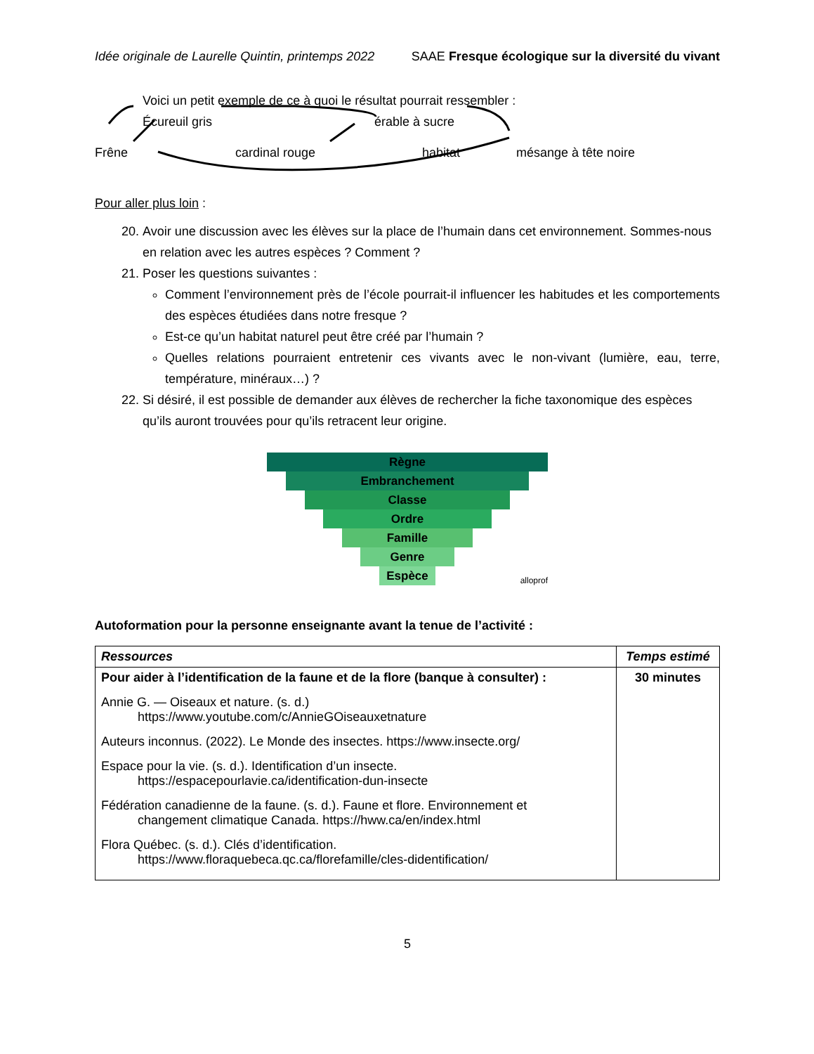Idée originale de Laurelle Quintin, printemps 2022 SAAE Fresque écologique sur la diversité du vivant
Voici un petit exemple de ce à quoi le résultat pourrait ressembler :
Écureuil gris érable à sucre
Frêne cardinal rouge habitat mésange à tête noire
Pour aller plus loin :
20. Avoir une discussion avec les élèves sur la place de l’humain dans cet environnement. Sommes-nous en relation avec les autres espèces ? Comment ?
21. Poser les questions suivantes :
Comment l’environnement près de l’école pourrait-il influencer les habitudes et les comportements des espèces étudiées dans notre fresque ?
Est-ce qu’un habitat naturel peut être créé par l’humain ?
Quelles relations pourraient entretenir ces vivants avec le non-vivant (lumière, eau, terre, température, minéraux…) ?
22. Si désiré, il est possible de demander aux élèves de rechercher la fiche taxonomique des espèces qu’ils auront trouvées pour qu’ils retracent leur origine.
Règne
Embranchement
Classe
Ordre
Famille
Genre
Espèce
alloprof
Autoformation pour la personne enseignante avant la tenue de l’activité :
| Ressources | Temps estimé |
| --- | --- |
| Pour aider à l’identification de la faune et de la flore (banque à consulter) : Annie G. — Oiseaux et nature. (s. d.) https://www.youtube.com/c/AnnieGOiseauxetnature Auteurs inconnus. (2022). Le Monde des insectes. https://www.insecte.org/ Espace pour la vie. (s. d.). Identification d’un insecte. https://espacepourlavie.ca/identification-dun-insecte Fédération canadienne de la faune. (s. d.). Faune et flore. Environnement et changement climatique Canada. https://hww.ca/en/index.html Flora Québec. (s. d.). Clés d’identification. https://www.floraquebeca.qc.ca/florefamille/cles-didentification/ | 30 minutes |
5